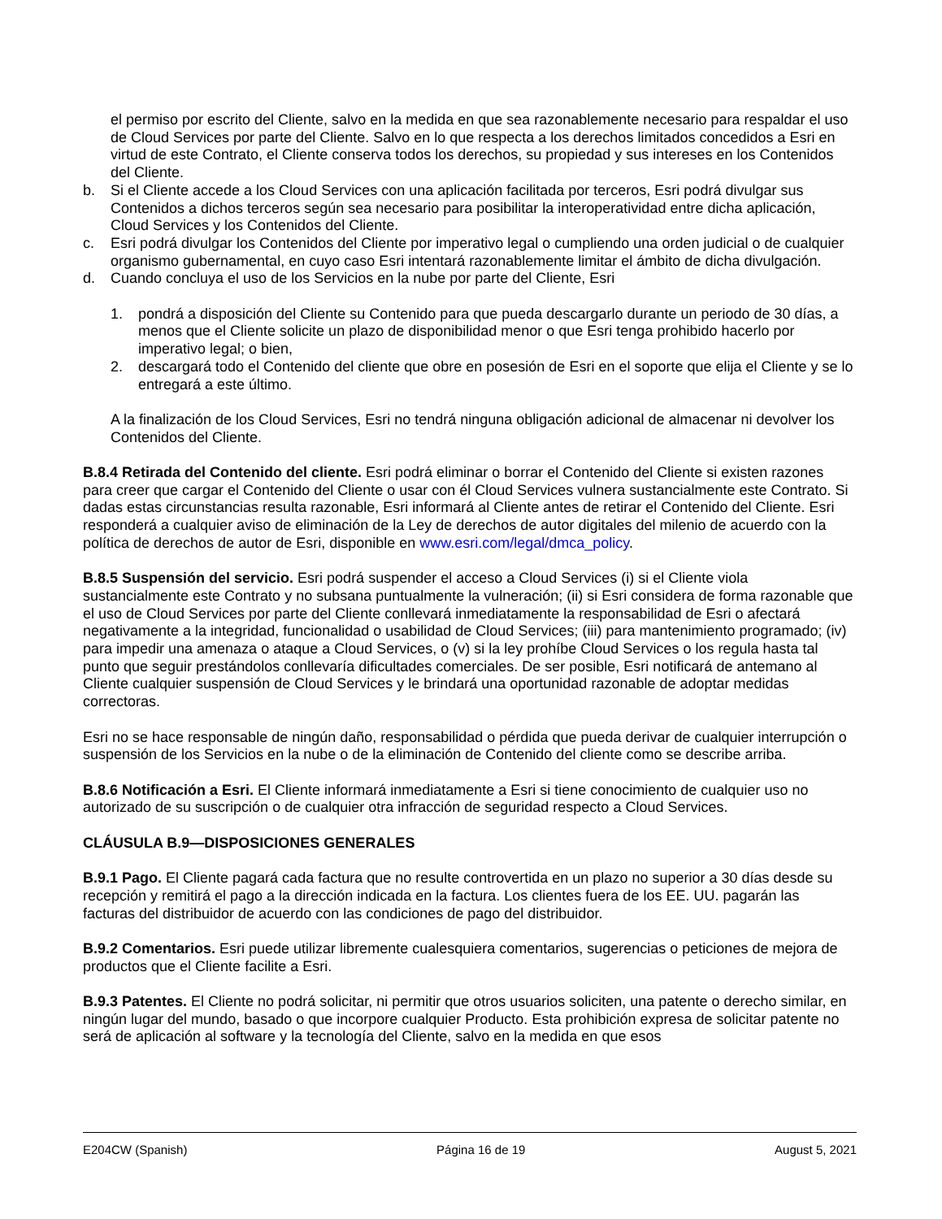el permiso por escrito del Cliente, salvo en la medida en que sea razonablemente necesario para respaldar el uso de Cloud Services por parte del Cliente. Salvo en lo que respecta a los derechos limitados concedidos a Esri en virtud de este Contrato, el Cliente conserva todos los derechos, su propiedad y sus intereses en los Contenidos del Cliente.
b. Si el Cliente accede a los Cloud Services con una aplicación facilitada por terceros, Esri podrá divulgar sus Contenidos a dichos terceros según sea necesario para posibilitar la interoperatividad entre dicha aplicación, Cloud Services y los Contenidos del Cliente.
c. Esri podrá divulgar los Contenidos del Cliente por imperativo legal o cumpliendo una orden judicial o de cualquier organismo gubernamental, en cuyo caso Esri intentará razonablemente limitar el ámbito de dicha divulgación.
d. Cuando concluya el uso de los Servicios en la nube por parte del Cliente, Esri
1. pondrá a disposición del Cliente su Contenido para que pueda descargarlo durante un periodo de 30 días, a menos que el Cliente solicite un plazo de disponibilidad menor o que Esri tenga prohibido hacerlo por imperativo legal; o bien,
2. descargará todo el Contenido del cliente que obre en posesión de Esri en el soporte que elija el Cliente y se lo entregará a este último.
A la finalización de los Cloud Services, Esri no tendrá ninguna obligación adicional de almacenar ni devolver los Contenidos del Cliente.
B.8.4 Retirada del Contenido del cliente. Esri podrá eliminar o borrar el Contenido del Cliente si existen razones para creer que cargar el Contenido del Cliente o usar con él Cloud Services vulnera sustancialmente este Contrato. Si dadas estas circunstancias resulta razonable, Esri informará al Cliente antes de retirar el Contenido del Cliente. Esri responderá a cualquier aviso de eliminación de la Ley de derechos de autor digitales del milenio de acuerdo con la política de derechos de autor de Esri, disponible en www.esri.com/legal/dmca_policy.
B.8.5 Suspensión del servicio. Esri podrá suspender el acceso a Cloud Services (i) si el Cliente viola sustancialmente este Contrato y no subsana puntualmente la vulneración; (ii) si Esri considera de forma razonable que el uso de Cloud Services por parte del Cliente conllevará inmediatamente la responsabilidad de Esri o afectará negativamente a la integridad, funcionalidad o usabilidad de Cloud Services; (iii) para mantenimiento programado; (iv) para impedir una amenaza o ataque a Cloud Services, o (v) si la ley prohíbe Cloud Services o los regula hasta tal punto que seguir prestándolos conllevaría dificultades comerciales. De ser posible, Esri notificará de antemano al Cliente cualquier suspensión de Cloud Services y le brindará una oportunidad razonable de adoptar medidas correctoras.
Esri no se hace responsable de ningún daño, responsabilidad o pérdida que pueda derivar de cualquier interrupción o suspensión de los Servicios en la nube o de la eliminación de Contenido del cliente como se describe arriba.
B.8.6 Notificación a Esri. El Cliente informará inmediatamente a Esri si tiene conocimiento de cualquier uso no autorizado de su suscripción o de cualquier otra infracción de seguridad respecto a Cloud Services.
CLÁUSULA B.9—DISPOSICIONES GENERALES
B.9.1 Pago. El Cliente pagará cada factura que no resulte controvertida en un plazo no superior a 30 días desde su recepción y remitirá el pago a la dirección indicada en la factura. Los clientes fuera de los EE. UU. pagarán las facturas del distribuidor de acuerdo con las condiciones de pago del distribuidor.
B.9.2 Comentarios. Esri puede utilizar libremente cualesquiera comentarios, sugerencias o peticiones de mejora de productos que el Cliente facilite a Esri.
B.9.3 Patentes. El Cliente no podrá solicitar, ni permitir que otros usuarios soliciten, una patente o derecho similar, en ningún lugar del mundo, basado o que incorpore cualquier Producto. Esta prohibición expresa de solicitar patente no será de aplicación al software y la tecnología del Cliente, salvo en la medida en que esos
E204CW (Spanish) Página 16 de 19 August 5, 2021